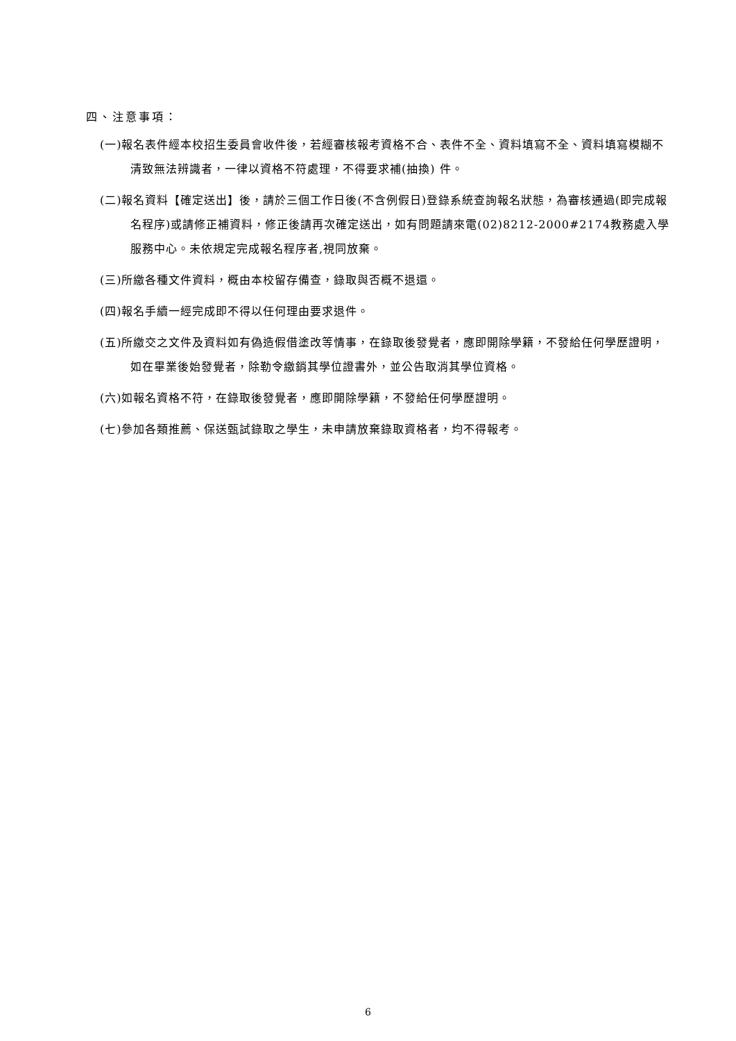四、注意事項：
(一)報名表件經本校招生委員會收件後，若經審核報考資格不合、表件不全、資料填寫不全、資料填寫模糊不清致無法辨識者，一律以資格不符處理，不得要求補(抽換) 件。
(二)報名資料【確定送出】後，請於三個工作日後(不含例假日)登錄系統查詢報名狀態，為審核通過(即完成報名程序)或請修正補資料，修正後請再次確定送出，如有問題請來電(02)8212-2000#2174教務處入學服務中心。未依規定完成報名程序者,視同放棄。
(三)所繳各種文件資料，概由本校留存備查，錄取與否概不退還。
(四)報名手續一經完成即不得以任何理由要求退件。
(五)所繳交之文件及資料如有偽造假借塗改等情事，在錄取後發覺者，應即開除學籍，不發給任何學歷證明，如在畢業後始發覺者，除勒令繳銷其學位證書外，並公告取消其學位資格。
(六)如報名資格不符，在錄取後發覺者，應即開除學籍，不發給任何學歷證明。
(七)參加各類推薦、保送甄試錄取之學生，未申請放棄錄取資格者，均不得報考。
6